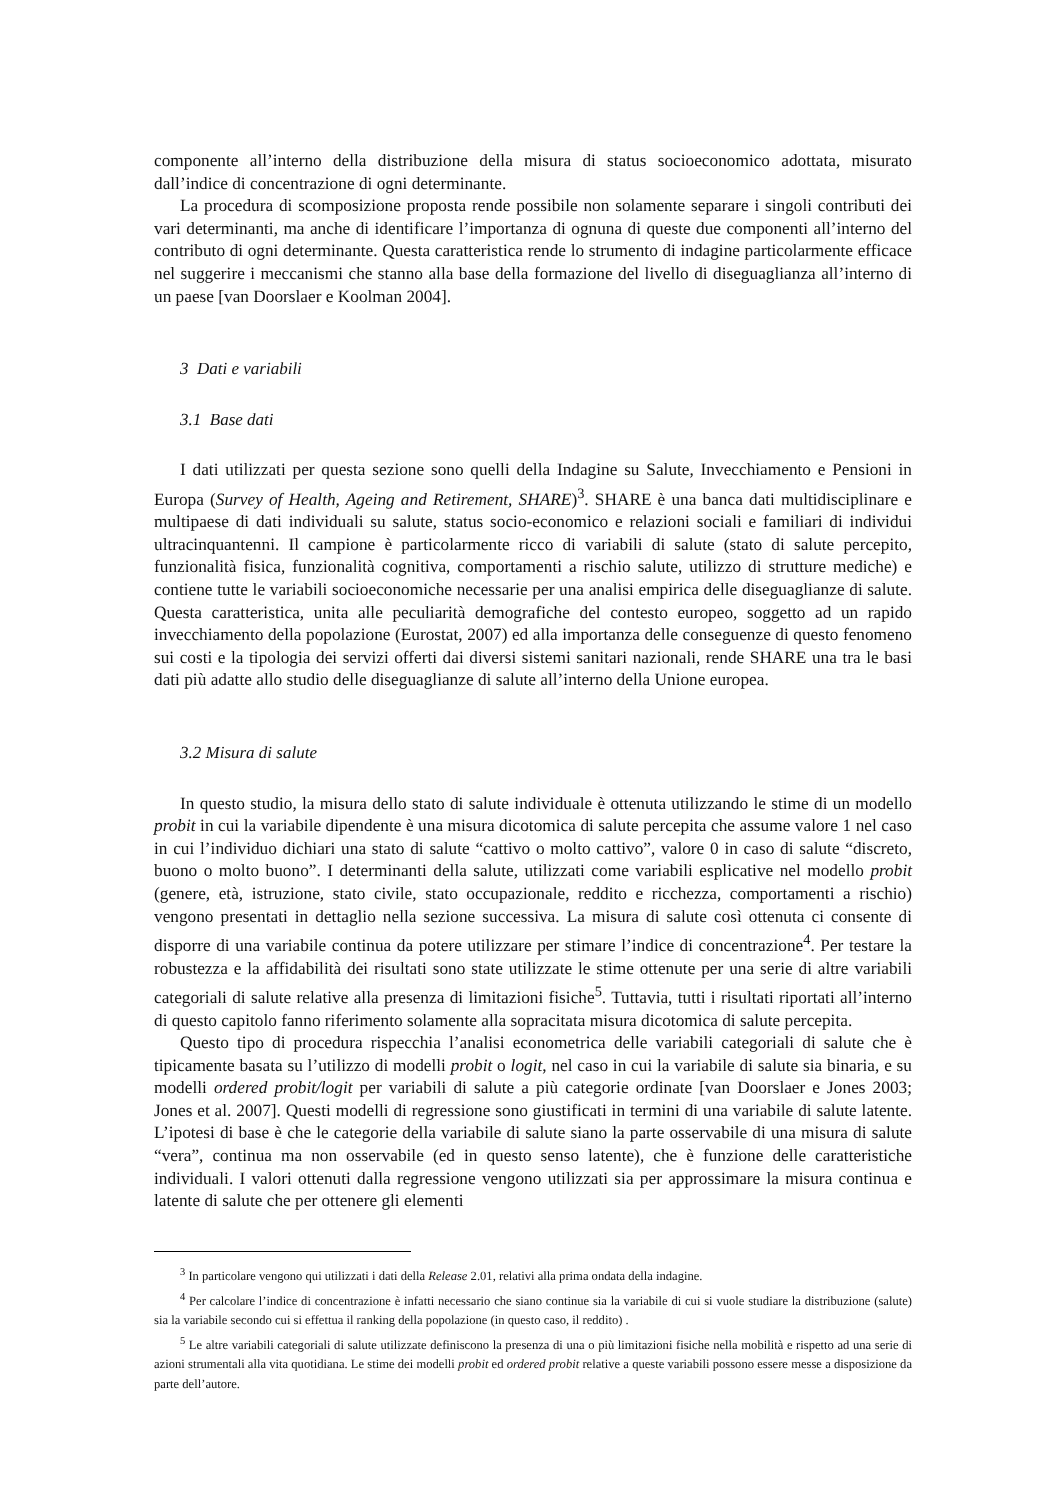componente all’interno della distribuzione della misura di status socioeconomico adottata, misurato dall’indice di concentrazione di ogni determinante.
La procedura di scomposizione proposta rende possibile non solamente separare i singoli contributi dei vari determinanti, ma anche di identificare l’importanza di ognuna di queste due componenti all’interno del contributo di ogni determinante. Questa caratteristica rende lo strumento di indagine particolarmente efficace nel suggerire i meccanismi che stanno alla base della formazione del livello di diseguaglianza all’interno di un paese [van Doorslaer e Koolman 2004].
3 Dati e variabili
3.1 Base dati
I dati utilizzati per questa sezione sono quelli della Indagine su Salute, Invecchiamento e Pensioni in Europa (Survey of Health, Ageing and Retirement, SHARE)<sup>3</sup>. SHARE è una banca dati multidisciplinare e multipaese di dati individuali su salute, status socio-economico e relazioni sociali e familiari di individui ultracinquantenni. Il campione è particolarmente ricco di variabili di salute (stato di salute percepito, funzionalità fisica, funzionalità cognitiva, comportamenti a rischio salute, utilizzo di strutture mediche) e contiene tutte le variabili socioeconomiche necessarie per una analisi empirica delle diseguaglianze di salute. Questa caratteristica, unita alle peculiarità demografiche del contesto europeo, soggetto ad un rapido invecchiamento della popolazione (Eurostat, 2007) ed alla importanza delle conseguenze di questo fenomeno sui costi e la tipologia dei servizi offerti dai diversi sistemi sanitari nazionali, rende SHARE una tra le basi dati più adatte allo studio delle diseguaglianze di salute all’interno della Unione europea.
3.2 Misura di salute
In questo studio, la misura dello stato di salute individuale è ottenuta utilizzando le stime di un modello probit in cui la variabile dipendente è una misura dicotomica di salute percepita che assume valore 1 nel caso in cui l’individuo dichiari una stato di salute “cattivo o molto cattivo”, valore 0 in caso di salute “discreto, buono o molto buono”. I determinanti della salute, utilizzati come variabili esplicative nel modello probit (genere, età, istruzione, stato civile, stato occupazionale, reddito e ricchezza, comportamenti a rischio) vengono presentati in dettaglio nella sezione successiva. La misura di salute così ottenuta ci consente di disporre di una variabile continua da potere utilizzare per stimare l’indice di concentrazione<sup>4</sup>. Per testare la robustezza e la affidabilità dei risultati sono state utilizzate le stime ottenute per una serie di altre variabili categoriali di salute relative alla presenza di limitazioni fisiche<sup>5</sup>. Tuttavia, tutti i risultati riportati all’interno di questo capitolo fanno riferimento solamente alla sopracitata misura dicotomica di salute percepita.
Questo tipo di procedura rispecchia l’analisi econometrica delle variabili categoriali di salute che è tipicamente basata su l’utilizzo di modelli probit o logit, nel caso in cui la variabile di salute sia binaria, e su modelli ordered probit/logit per variabili di salute a più categorie ordinate [van Doorslaer e Jones 2003; Jones et al. 2007]. Questi modelli di regressione sono giustificati in termini di una variabile di salute latente. L’ipotesi di base è che le categorie della variabile di salute siano la parte osservabile di una misura di salute “vera”, continua ma non osservabile (ed in questo senso latente), che è funzione delle caratteristiche individuali. I valori ottenuti dalla regressione vengono utilizzati sia per approssimare la misura continua e latente di salute che per ottenere gli elementi
<sup>3</sup> In particolare vengono qui utilizzati i dati della Release 2.01, relativi alla prima ondata della indagine.
<sup>4</sup> Per calcolare l’indice di concentrazione è infatti necessario che siano continue sia la variabile di cui si vuole studiare la distribuzione (salute) sia la variabile secondo cui si effettua il ranking della popolazione (in questo caso, il reddito) .
<sup>5</sup> Le altre variabili categoriali di salute utilizzate definiscono la presenza di una o più limitazioni fisiche nella mobilità e rispetto ad una serie di azioni strumentali alla vita quotidiana. Le stime dei modelli probit ed ordered probit relative a queste variabili possono essere messe a disposizione da parte dell’autore.